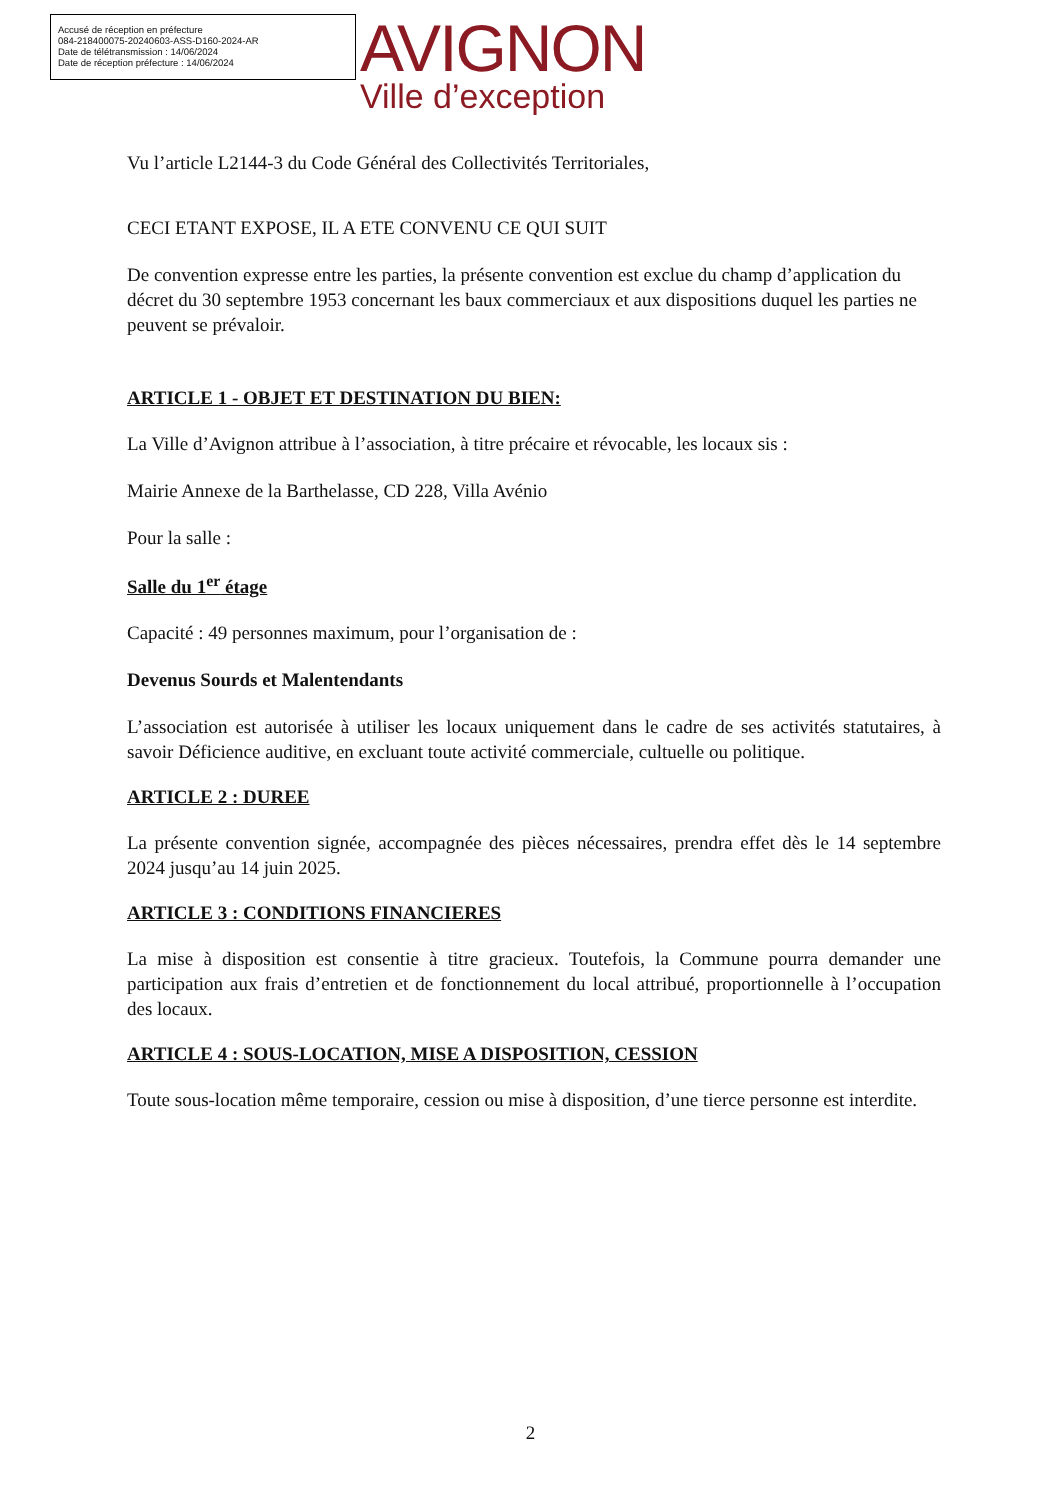Accusé de réception en préfecture
084-218400075-20240603-ASS-D160-2024-AR
Date de télétransmission : 14/06/2024
Date de réception préfecture : 14/06/2024
AVIGNON
Ville d’exception
Vu l’article L2144-3 du Code Général des Collectivités Territoriales,
CECI ETANT EXPOSE, IL A ETE CONVENU CE QUI SUIT
De convention expresse entre les parties, la présente convention est exclue du champ d’application du décret du 30 septembre 1953 concernant les baux commerciaux et aux dispositions duquel les parties ne peuvent se prévaloir.
ARTICLE 1 - OBJET ET DESTINATION DU BIEN:
La Ville d’Avignon attribue à l’association, à titre précaire et révocable, les locaux sis :
Mairie Annexe de la Barthelasse, CD 228, Villa Avénio
Pour la salle :
Salle du 1<sup>er</sup> étage
Capacité : 49 personnes maximum, pour l’organisation de :
Devenus Sourds et Malentendants
L’association est autorisée à utiliser les locaux uniquement dans le cadre de ses activités statutaires, à savoir Déficience auditive, en excluant toute activité commerciale, cultuelle ou politique.
ARTICLE 2 : DUREE
La présente convention signée, accompagnée des pièces nécessaires, prendra effet dès le 14 septembre 2024 jusqu’au 14 juin 2025.
ARTICLE 3 : CONDITIONS FINANCIERES
La mise à disposition est consentie à titre gracieux. Toutefois, la Commune pourra demander une participation aux frais d’entretien et de fonctionnement du local attribué, proportionnelle à l’occupation des locaux.
ARTICLE 4 : SOUS-LOCATION, MISE A DISPOSITION, CESSION
Toute sous-location même temporaire, cession ou mise à disposition, d’une tierce personne est interdite.
2